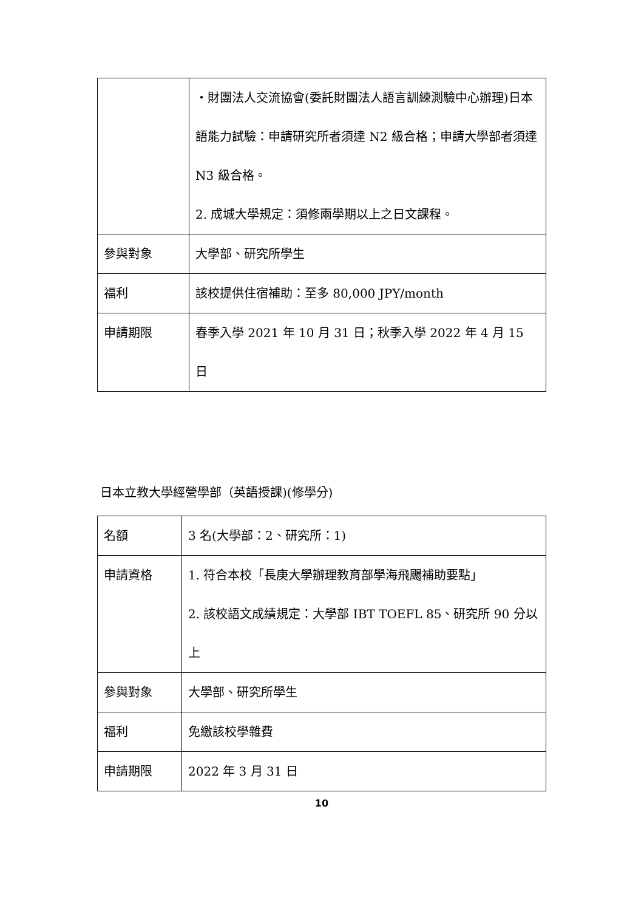| | ・財團法人交流協會(委託財團法人語言訓練測驗中心辦理)日本語能力試驗：申請研究所者須達 N2 級合格；申請大學部者須達 N3 級合格。 2. 成城大學規定：須修兩學期以上之日文課程。 |
| 參與對象 | 大學部、研究所學生 |
| 福利 | 該校提供住宿補助：至多 80,000 JPY/month |
| 申請期限 | 春季入學 2021 年 10 月 31 日；秋季入學 2022 年 4 月 15 日 |
日本立教大學經營學部（英語授課)(修學分)
| 名額 | 3 名(大學部：2、研究所：1) |
| 申請資格 | 1. 符合本校「長庚大學辦理教育部學海飛颺補助要點」 2. 該校語文成績規定：大學部 IBT TOEFL 85、研究所 90 分以上 |
| 參與對象 | 大學部、研究所學生 |
| 福利 | 免繳該校學雜費 |
| 申請期限 | 2022 年 3 月 31 日 |
10